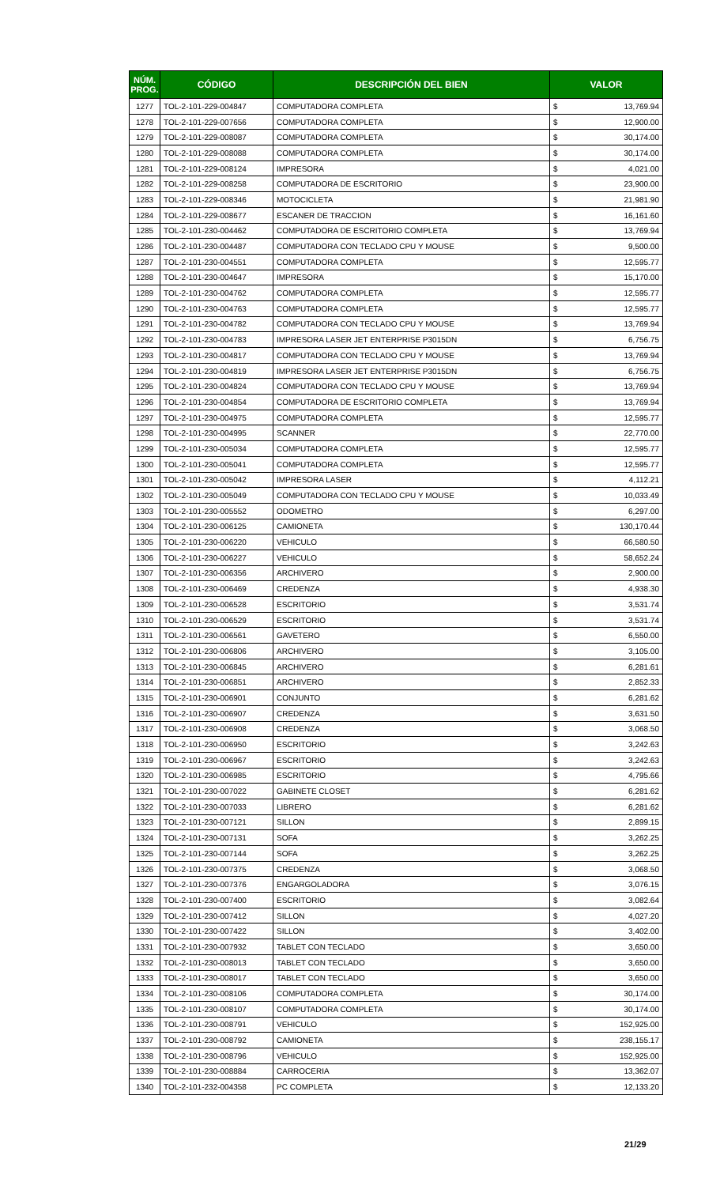| NÚM. PROG. | CÓDIGO | DESCRIPCIÓN DEL BIEN | VALOR | |
| --- | --- | --- | --- | --- |
| 1277 | TOL-2-101-229-004847 | COMPUTADORA COMPLETA | $ | 13,769.94 |
| 1278 | TOL-2-101-229-007656 | COMPUTADORA COMPLETA | $ | 12,900.00 |
| 1279 | TOL-2-101-229-008087 | COMPUTADORA COMPLETA | $ | 30,174.00 |
| 1280 | TOL-2-101-229-008088 | COMPUTADORA COMPLETA | $ | 30,174.00 |
| 1281 | TOL-2-101-229-008124 | IMPRESORA | $ | 4,021.00 |
| 1282 | TOL-2-101-229-008258 | COMPUTADORA DE ESCRITORIO | $ | 23,900.00 |
| 1283 | TOL-2-101-229-008346 | MOTOCICLETA | $ | 21,981.90 |
| 1284 | TOL-2-101-229-008677 | ESCANER DE TRACCION | $ | 16,161.60 |
| 1285 | TOL-2-101-230-004462 | COMPUTADORA DE ESCRITORIO COMPLETA | $ | 13,769.94 |
| 1286 | TOL-2-101-230-004487 | COMPUTADORA CON TECLADO CPU Y MOUSE | $ | 9,500.00 |
| 1287 | TOL-2-101-230-004551 | COMPUTADORA COMPLETA | $ | 12,595.77 |
| 1288 | TOL-2-101-230-004647 | IMPRESORA | $ | 15,170.00 |
| 1289 | TOL-2-101-230-004762 | COMPUTADORA COMPLETA | $ | 12,595.77 |
| 1290 | TOL-2-101-230-004763 | COMPUTADORA COMPLETA | $ | 12,595.77 |
| 1291 | TOL-2-101-230-004782 | COMPUTADORA CON TECLADO CPU Y MOUSE | $ | 13,769.94 |
| 1292 | TOL-2-101-230-004783 | IMPRESORA LASER JET ENTERPRISE P3015DN | $ | 6,756.75 |
| 1293 | TOL-2-101-230-004817 | COMPUTADORA CON TECLADO CPU Y MOUSE | $ | 13,769.94 |
| 1294 | TOL-2-101-230-004819 | IMPRESORA LASER JET ENTERPRISE P3015DN | $ | 6,756.75 |
| 1295 | TOL-2-101-230-004824 | COMPUTADORA CON TECLADO CPU Y MOUSE | $ | 13,769.94 |
| 1296 | TOL-2-101-230-004854 | COMPUTADORA DE ESCRITORIO COMPLETA | $ | 13,769.94 |
| 1297 | TOL-2-101-230-004975 | COMPUTADORA COMPLETA | $ | 12,595.77 |
| 1298 | TOL-2-101-230-004995 | SCANNER | $ | 22,770.00 |
| 1299 | TOL-2-101-230-005034 | COMPUTADORA COMPLETA | $ | 12,595.77 |
| 1300 | TOL-2-101-230-005041 | COMPUTADORA COMPLETA | $ | 12,595.77 |
| 1301 | TOL-2-101-230-005042 | IMPRESORA LASER | $ | 4,112.21 |
| 1302 | TOL-2-101-230-005049 | COMPUTADORA CON TECLADO CPU Y MOUSE | $ | 10,033.49 |
| 1303 | TOL-2-101-230-005552 | ODOMETRO | $ | 6,297.00 |
| 1304 | TOL-2-101-230-006125 | CAMIONETA | $ | 130,170.44 |
| 1305 | TOL-2-101-230-006220 | VEHICULO | $ | 66,580.50 |
| 1306 | TOL-2-101-230-006227 | VEHICULO | $ | 58,652.24 |
| 1307 | TOL-2-101-230-006356 | ARCHIVERO | $ | 2,900.00 |
| 1308 | TOL-2-101-230-006469 | CREDENZA | $ | 4,938.30 |
| 1309 | TOL-2-101-230-006528 | ESCRITORIO | $ | 3,531.74 |
| 1310 | TOL-2-101-230-006529 | ESCRITORIO | $ | 3,531.74 |
| 1311 | TOL-2-101-230-006561 | GAVETERO | $ | 6,550.00 |
| 1312 | TOL-2-101-230-006806 | ARCHIVERO | $ | 3,105.00 |
| 1313 | TOL-2-101-230-006845 | ARCHIVERO | $ | 6,281.61 |
| 1314 | TOL-2-101-230-006851 | ARCHIVERO | $ | 2,852.33 |
| 1315 | TOL-2-101-230-006901 | CONJUNTO | $ | 6,281.62 |
| 1316 | TOL-2-101-230-006907 | CREDENZA | $ | 3,631.50 |
| 1317 | TOL-2-101-230-006908 | CREDENZA | $ | 3,068.50 |
| 1318 | TOL-2-101-230-006950 | ESCRITORIO | $ | 3,242.63 |
| 1319 | TOL-2-101-230-006967 | ESCRITORIO | $ | 3,242.63 |
| 1320 | TOL-2-101-230-006985 | ESCRITORIO | $ | 4,795.66 |
| 1321 | TOL-2-101-230-007022 | GABINETE CLOSET | $ | 6,281.62 |
| 1322 | TOL-2-101-230-007033 | LIBRERO | $ | 6,281.62 |
| 1323 | TOL-2-101-230-007121 | SILLON | $ | 2,899.15 |
| 1324 | TOL-2-101-230-007131 | SOFA | $ | 3,262.25 |
| 1325 | TOL-2-101-230-007144 | SOFA | $ | 3,262.25 |
| 1326 | TOL-2-101-230-007375 | CREDENZA | $ | 3,068.50 |
| 1327 | TOL-2-101-230-007376 | ENGARGOLADORA | $ | 3,076.15 |
| 1328 | TOL-2-101-230-007400 | ESCRITORIO | $ | 3,082.64 |
| 1329 | TOL-2-101-230-007412 | SILLON | $ | 4,027.20 |
| 1330 | TOL-2-101-230-007422 | SILLON | $ | 3,402.00 |
| 1331 | TOL-2-101-230-007932 | TABLET CON TECLADO | $ | 3,650.00 |
| 1332 | TOL-2-101-230-008013 | TABLET CON TECLADO | $ | 3,650.00 |
| 1333 | TOL-2-101-230-008017 | TABLET CON TECLADO | $ | 3,650.00 |
| 1334 | TOL-2-101-230-008106 | COMPUTADORA COMPLETA | $ | 30,174.00 |
| 1335 | TOL-2-101-230-008107 | COMPUTADORA COMPLETA | $ | 30,174.00 |
| 1336 | TOL-2-101-230-008791 | VEHICULO | $ | 152,925.00 |
| 1337 | TOL-2-101-230-008792 | CAMIONETA | $ | 238,155.17 |
| 1338 | TOL-2-101-230-008796 | VEHICULO | $ | 152,925.00 |
| 1339 | TOL-2-101-230-008884 | CARROCERIA | $ | 13,362.07 |
| 1340 | TOL-2-101-232-004358 | PC COMPLETA | $ | 12,133.20 |
21/29